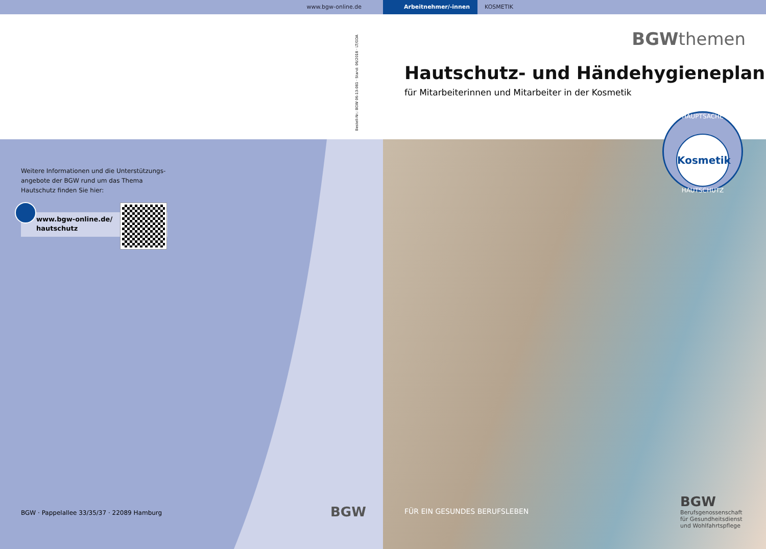www.bgw-online.de Arbeitnehmer/-innen KOSMETIK
Bestell-Nr.: BGW 06-13-081 · Stand: 06/2018 · LT/GDA
Weitere Informationen und die Unterstützungs­angebote der BGW rund um das Thema Hautschutz finden Sie hier:
www.bgw-online.de/
hautschutz
BGW · Pappelallee 33/35/37 · 22089 Hamburg
BGW
BGWthemen
Hautschutz- und Händehygieneplan
für Mitarbeiterinnen und Mitarbeiter in der Kosmetik
HAUPTSACHE
Kosmetik
HAUTSCHUTZ
FÜR EIN GESUNDES BERUFSLEBEN
BGW
Berufsgenossenschaft
für Gesundheitsdienst
und Wohlfahrtspflege